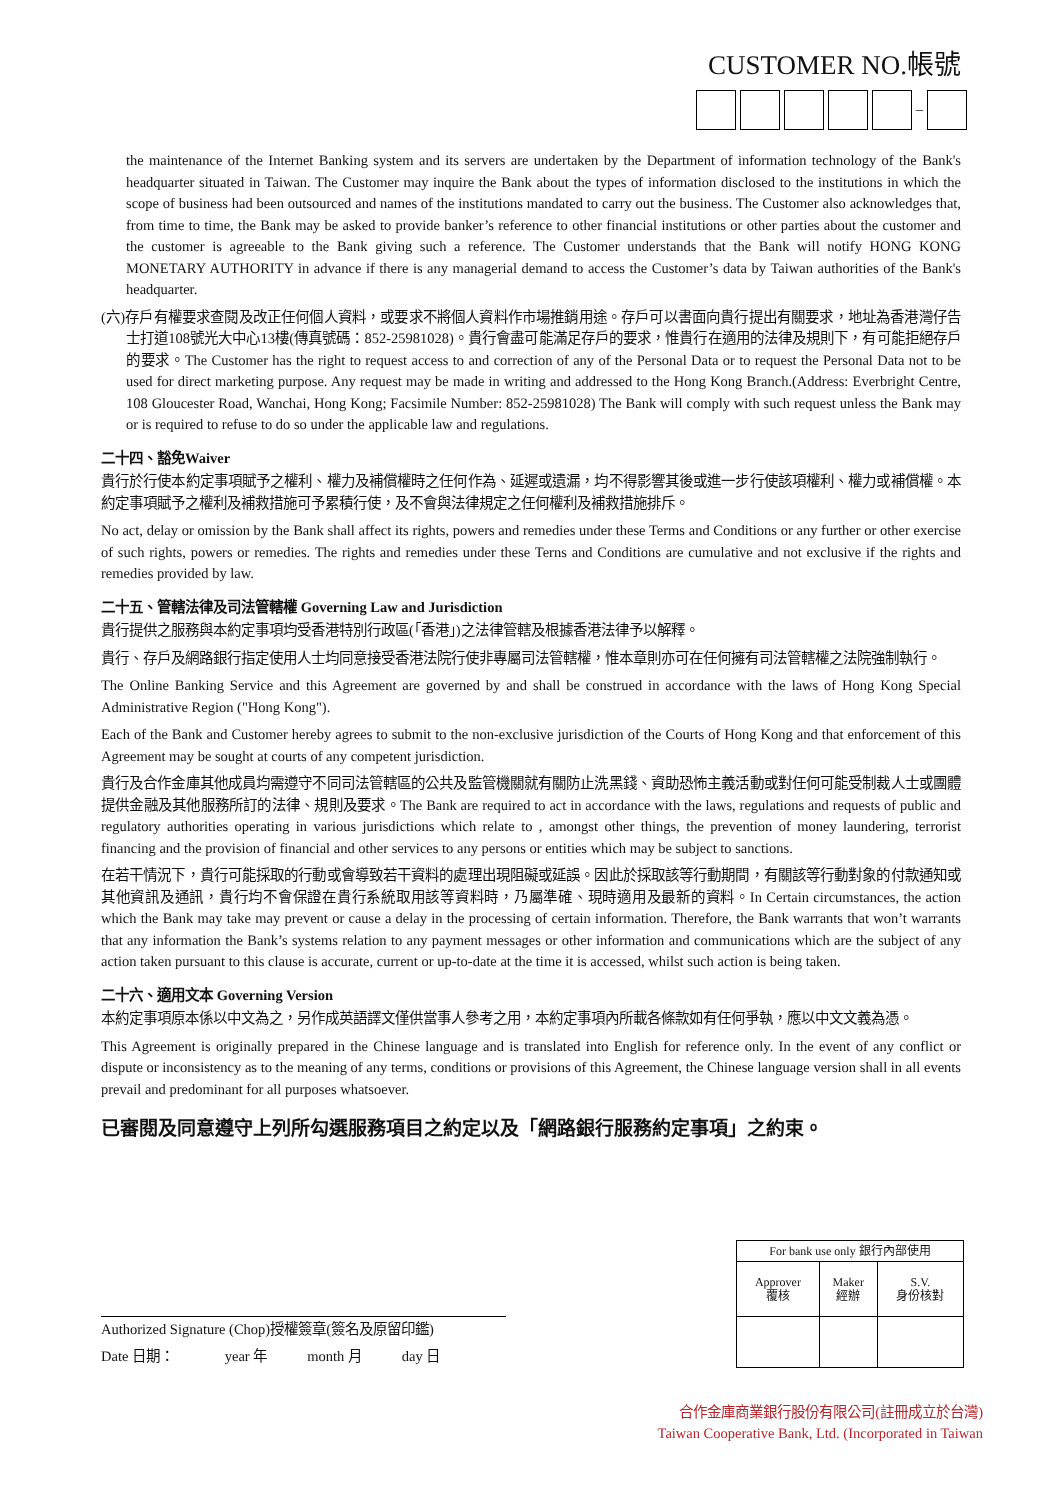CUSTOMER NO.帳號
–
the maintenance of the Internet Banking system and its servers are undertaken by the Department of information technology of the Bank's headquarter situated in Taiwan. The Customer may inquire the Bank about the types of information disclosed to the institutions in which the scope of business had been outsourced and names of the institutions mandated to carry out the business. The Customer also acknowledges that, from time to time, the Bank may be asked to provide banker’s reference to other financial institutions or other parties about the customer and the customer is agreeable to the Bank giving such a reference. The Customer understands that the Bank will notify HONG KONG MONETARY AUTHORITY in advance if there is any managerial demand to access the Customer’s data by Taiwan authorities of the Bank's headquarter.
(六)存戶有權要求查閱及改正任何個人資料，或要求不將個人資料作市場推銷用途。存戶可以書面向貴行提出有關要求，地址為香港灣仔告士打道108號光大中心13樓(傳真號碼：852-25981028)。貴行會盡可能滿足存戶的要求，惟貴行在適用的法律及規則下，有可能拒絕存戶的要求。The Customer has the right to request access to and correction of any of the Personal Data or to request the Personal Data not to be used for direct marketing purpose. Any request may be made in writing and addressed to the Hong Kong Branch.(Address: Everbright Centre, 108 Gloucester Road, Wanchai, Hong Kong; Facsimile Number: 852-25981028) The Bank will comply with such request unless the Bank may or is required to refuse to do so under the applicable law and regulations.
二十四、豁免Waiver
貴行於行使本約定事項賦予之權利、權力及補償權時之任何作為、延遲或遺漏，均不得影響其後或進一步行使該項權利、權力或補償權。本約定事項賦予之權利及補救措施可予累積行使，及不會與法律規定之任何權利及補救措施排斥。
No act, delay or omission by the Bank shall affect its rights, powers and remedies under these Terms and Conditions or any further or other exercise of such rights, powers or remedies. The rights and remedies under these Terns and Conditions are cumulative and not exclusive if the rights and remedies provided by law.
二十五、管轄法律及司法管轄權 Governing Law and Jurisdiction
貴行提供之服務與本約定事項均受香港特別行政區(「香港」)之法律管轄及根據香港法律予以解釋。
貴行、存戶及網路銀行指定使用人士均同意接受香港法院行使非專屬司法管轄權，惟本章則亦可在任何擁有司法管轄權之法院強制執行。
The Online Banking Service and this Agreement are governed by and shall be construed in accordance with the laws of Hong Kong Special Administrative Region ("Hong Kong").
Each of the Bank and Customer hereby agrees to submit to the non-exclusive jurisdiction of the Courts of Hong Kong and that enforcement of this Agreement may be sought at courts of any competent jurisdiction.
貴行及合作金庫其他成員均需遵守不同司法管轄區的公共及監管機關就有關防止洗黑錢、資助恐怖主義活動或對任何可能受制裁人士或團體提供金融及其他服務所訂的法律、規則及要求。The Bank are required to act in accordance with the laws, regulations and requests of public and regulatory authorities operating in various jurisdictions which relate to , amongst other things, the prevention of money laundering, terrorist financing and the provision of financial and other services to any persons or entities which may be subject to sanctions.
在若干情況下，貴行可能採取的行動或會導致若干資料的處理出現阻礙或延誤。因此於採取該等行動期間，有關該等行動對象的付款通知或其他資訊及通訊，貴行均不會保證在貴行系統取用該等資料時，乃屬準確、現時適用及最新的資料。In Certain circumstances, the action which the Bank may take may prevent or cause a delay in the processing of certain information. Therefore, the Bank warrants that won’t warrants that any information the Bank’s systems relation to any payment messages or other information and communications which are the subject of any action taken pursuant to this clause is accurate, current or up-to-date at the time it is accessed, whilst such action is being taken.
二十六、適用文本 Governing Version
本約定事項原本係以中文為之，另作成英語譯文僅供當事人參考之用，本約定事項內所載各條款如有任何爭執，應以中文文義為憑。
This Agreement is originally prepared in the Chinese language and is translated into English for reference only. In the event of any conflict or dispute or inconsistency as to the meaning of any terms, conditions or provisions of this Agreement, the Chinese language version shall in all events prevail and predominant for all purposes whatsoever.
已審閱及同意遵守上列所勾選服務項目之約定以及「網路銀行服務約定事項」之約束。
Authorized Signature (Chop)授權簽章(簽名及原留印鑑)
Date 日期： year 年 month 月 day 日
| For bank use only 銀行內部使用 | | |
| Approver 覆核 | Maker 經辦 | S.V. 身份核對 |
合作金庫商業銀行股份有限公司(註冊成立於台灣)
Taiwan Cooperative Bank, Ltd. (Incorporated in Taiwan